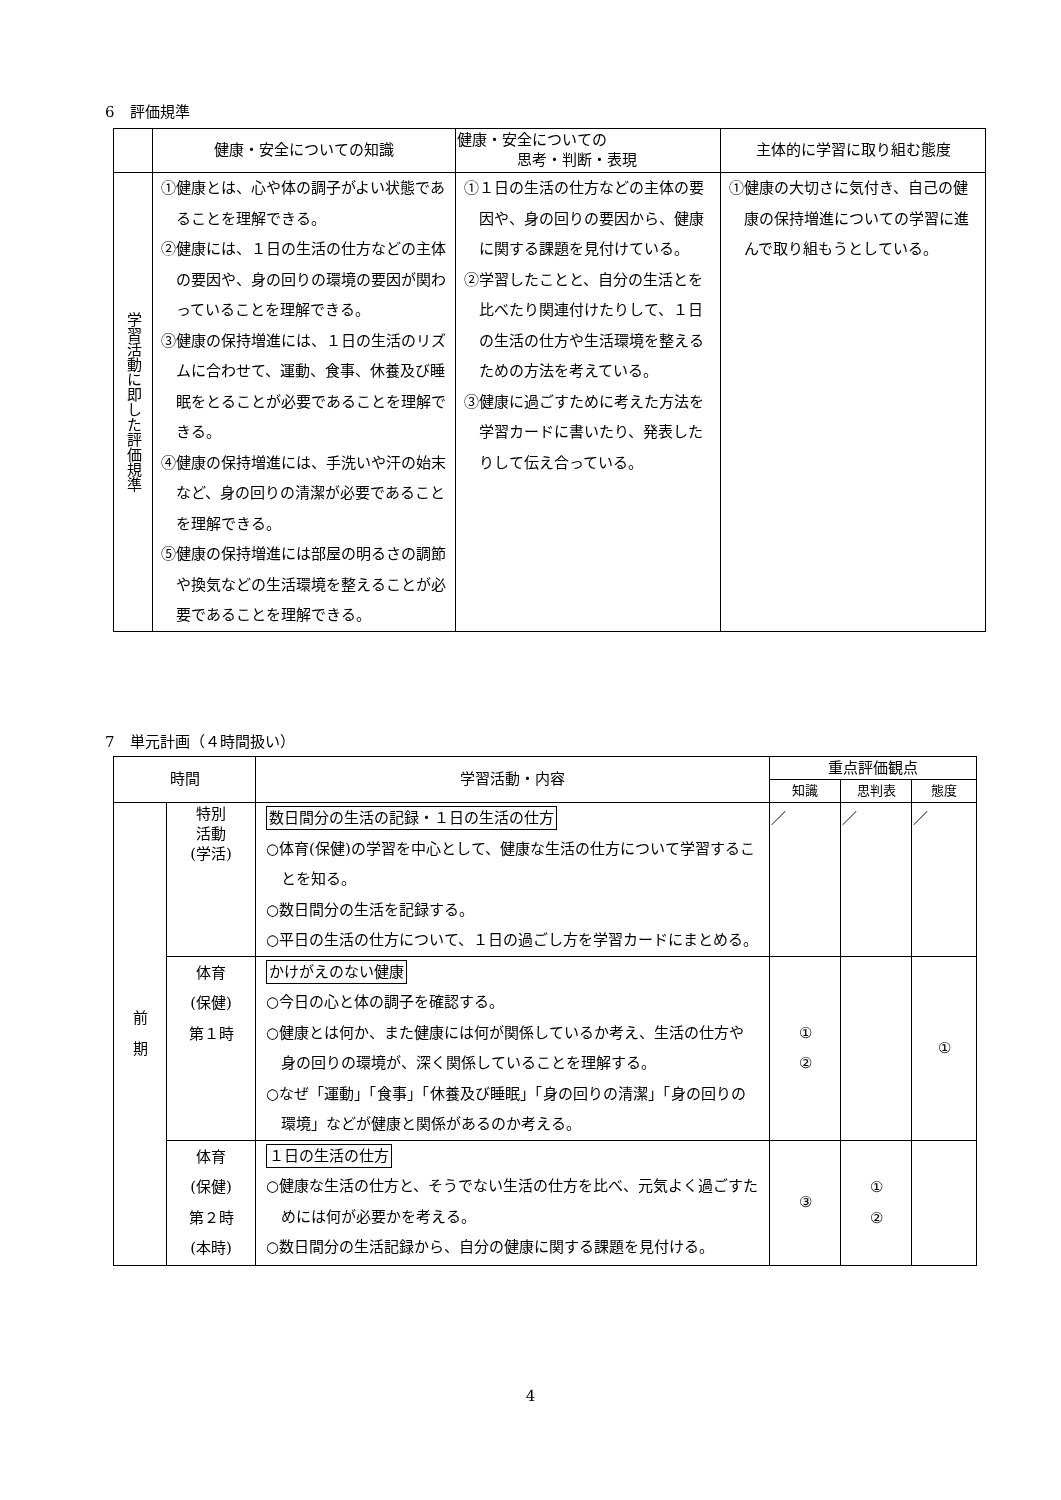6　評価規準
| | 健康・安全についての知識 | 健康・安全についての 思考・判断・表現 | 主体的に学習に取り組む態度 |
| --- | --- | --- | --- |
| 学習活動に即した評価規準 | ①健康とは、心や体の調子がよい状態であることを理解できる。 ②健康には、１日の生活の仕方などの主体の要因や、身の回りの環境の要因が関わっていることを理解できる。 ③健康の保持増進には、１日の生活のリズムに合わせて、運動、食事、休養及び睡眠をとることが必要であることを理解できる。 ④健康の保持増進には、手洗いや汗の始末など、身の回りの清潔が必要であることを理解できる。 ⑤健康の保持増進には部屋の明るさの調節や換気などの生活環境を整えることが必要であることを理解できる。 | ①１日の生活の仕方などの主体の要因や、身の回りの要因から、健康に関する課題を見付けている。 ②学習したことと、自分の生活とを比べたり関連付けたりして、１日の生活の仕方や生活環境を整えるための方法を考えている。 ③健康に過ごすために考えた方法を学習カードに書いたり、発表したりして伝え合っている。 | ①健康の大切さに気付き、自己の健康の保持増進についての学習に進んで取り組もうとしている。 |
7　単元計画（４時間扱い）
| 時間 | | 学習活動・内容 | 重点評価観点 | | |
| --- | --- | --- | --- | --- | --- |
| | | | 知識 | 思判表 | 態度 |
| 前 期 | 特別 活動 (学活) | 数日間分の生活の記録・１日の生活の仕方 ○体育(保健)の学習を中心として、健康な生活の仕方について学習することを知る。 ○数日間分の生活を記録する。 ○平日の生活の仕方について、１日の過ごし方を学習カードにまとめる。 | ／ | ／ | ／ |
| | 体育 (保健) 第１時 | かけがえのない健康 ○今日の心と体の調子を確認する。 ○健康とは何か、また健康には何が関係しているか考え、生活の仕方や身の回りの環境が、深く関係していることを理解する。 ○なぜ「運動」「食事」「休養及び睡眠」「身の回りの清潔」「身の回りの環境」などが健康と関係があるのか考える。 | ① ② | | ① |
| | 体育 (保健) 第２時 (本時) | １日の生活の仕方 ○健康な生活の仕方と、そうでない生活の仕方を比べ、元気よく過ごすためには何が必要かを考える。 ○数日間分の生活記録から、自分の健康に関する課題を見付ける。 | ③ | ① ② | |
4